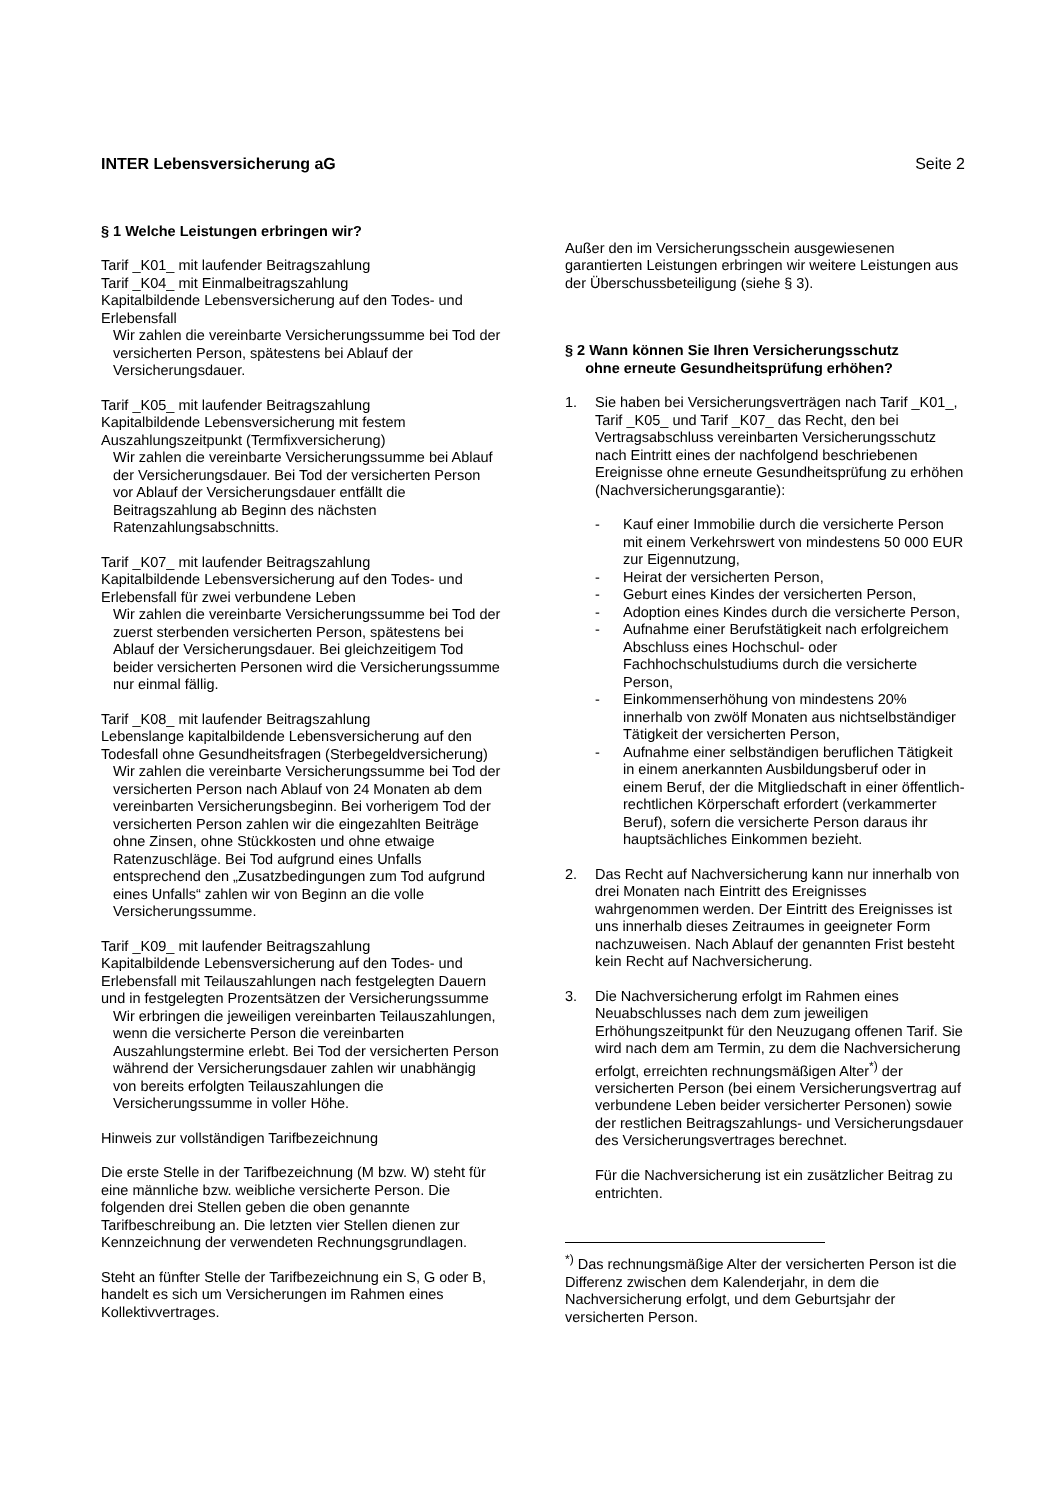INTER Lebensversicherung aG Seite 2
§ 1 Welche Leistungen erbringen wir?
Tarif _K01_ mit laufender Beitragszahlung
Tarif _K04_ mit Einmalbeitragszahlung
Kapitalbildende Lebensversicherung auf den Todes- und Erlebensfall
Wir zahlen die vereinbarte Versicherungssumme bei Tod der versicherten Person, spätestens bei Ablauf der Versicherungsdauer.
Tarif _K05_ mit laufender Beitragszahlung
Kapitalbildende Lebensversicherung mit festem Auszahlungszeitpunkt (Termfixversicherung)
Wir zahlen die vereinbarte Versicherungssumme bei Ablauf der Versicherungsdauer. Bei Tod der versicherten Person vor Ablauf der Versicherungsdauer entfällt die Beitragszahlung ab Beginn des nächsten Ratenzahlungsabschnitts.
Tarif _K07_ mit laufender Beitragszahlung
Kapitalbildende Lebensversicherung auf den Todes- und Erlebensfall für zwei verbundene Leben
Wir zahlen die vereinbarte Versicherungssumme bei Tod der zuerst sterbenden versicherten Person, spätestens bei Ablauf der Versicherungsdauer. Bei gleichzeitigem Tod beider versicherten Personen wird die Versicherungssumme nur einmal fällig.
Tarif _K08_ mit laufender Beitragszahlung
Lebenslange kapitalbildende Lebensversicherung auf den Todesfall ohne Gesundheitsfragen (Sterbegeldversicherung)
Wir zahlen die vereinbarte Versicherungssumme bei Tod der versicherten Person nach Ablauf von 24 Monaten ab dem vereinbarten Versicherungsbeginn. Bei vorherigem Tod der versicherten Person zahlen wir die eingezahlten Beiträge ohne Zinsen, ohne Stückkosten und ohne etwaige Ratenzuschläge. Bei Tod aufgrund eines Unfalls entsprechend den „Zusatzbedingungen zum Tod aufgrund eines Unfalls“ zahlen wir von Beginn an die volle Versicherungssumme.
Tarif _K09_ mit laufender Beitragszahlung
Kapitalbildende Lebensversicherung auf den Todes- und Erlebensfall mit Teilauszahlungen nach festgelegten Dauern und in festgelegten Prozentsätzen der Versicherungssumme
Wir erbringen die jeweiligen vereinbarten Teilauszahlungen, wenn die versicherte Person die vereinbarten Auszahlungstermine erlebt. Bei Tod der versicherten Person während der Versicherungsdauer zahlen wir unabhängig von bereits erfolgten Teilauszahlungen die Versicherungssumme in voller Höhe.
Hinweis zur vollständigen Tarifbezeichnung
Die erste Stelle in der Tarifbezeichnung (M bzw. W) steht für eine männliche bzw. weibliche versicherte Person. Die folgenden drei Stellen geben die oben genannte Tarifbeschreibung an. Die letzten vier Stellen dienen zur Kennzeichnung der verwendeten Rechnungsgrundlagen.
Steht an fünfter Stelle der Tarifbezeichnung ein S, G oder B, handelt es sich um Versicherungen im Rahmen eines Kollektivvertrages.
Außer den im Versicherungsschein ausgewiesenen garantierten Leistungen erbringen wir weitere Leistungen aus der Überschussbeteiligung (siehe § 3).
§ 2 Wann können Sie Ihren Versicherungsschutz
ohne erneute Gesundheitsprüfung erhöhen?
1. Sie haben bei Versicherungsverträgen nach Tarif _K01_, Tarif _K05_ und Tarif _K07_ das Recht, den bei Vertragsabschluss vereinbarten Versicherungsschutz nach Eintritt eines der nachfolgend beschriebenen Ereignisse ohne erneute Gesundheitsprüfung zu erhöhen (Nachversicherungsgarantie):
- Kauf einer Immobilie durch die versicherte Person mit einem Verkehrswert von mindestens 50 000 EUR zur Eigennutzung,
- Heirat der versicherten Person,
- Geburt eines Kindes der versicherten Person,
- Adoption eines Kindes durch die versicherte Person,
- Aufnahme einer Berufstätigkeit nach erfolgreichem Abschluss eines Hochschul- oder Fachhochschulstudiums durch die versicherte Person,
- Einkommenserhöhung von mindestens 20% innerhalb von zwölf Monaten aus nichtselbständiger Tätigkeit der versicherten Person,
- Aufnahme einer selbständigen beruflichen Tätigkeit in einem anerkannten Ausbildungsberuf oder in einem Beruf, der die Mitgliedschaft in einer öffentlich-rechtlichen Körperschaft erfordert (verkammerter Beruf), sofern die versicherte Person daraus ihr hauptsächliches Einkommen bezieht.
2. Das Recht auf Nachversicherung kann nur innerhalb von drei Monaten nach Eintritt des Ereignisses wahrgenommen werden. Der Eintritt des Ereignisses ist uns innerhalb dieses Zeitraumes in geeigneter Form nachzuweisen. Nach Ablauf der genannten Frist besteht kein Recht auf Nachversicherung.
3. Die Nachversicherung erfolgt im Rahmen eines Neuabschlusses nach dem zum jeweiligen Erhöhungszeitpunkt für den Neuzugang offenen Tarif. Sie wird nach dem am Termin, zu dem die Nachversicherung erfolgt, erreichten rechnungsmäßigen Alter<sup>*)</sup> der versicherten Person (bei einem Versicherungsvertrag auf verbundene Leben beider versicherter Personen) sowie der restlichen Beitragszahlungs- und Versicherungsdauer des Versicherungsvertrages berechnet.
Für die Nachversicherung ist ein zusätzlicher Beitrag zu entrichten.
<sup>*)</sup> Das rechnungsmäßige Alter der versicherten Person ist die Differenz zwischen dem Kalenderjahr, in dem die Nachversicherung erfolgt, und dem Geburtsjahr der versicherten Person.